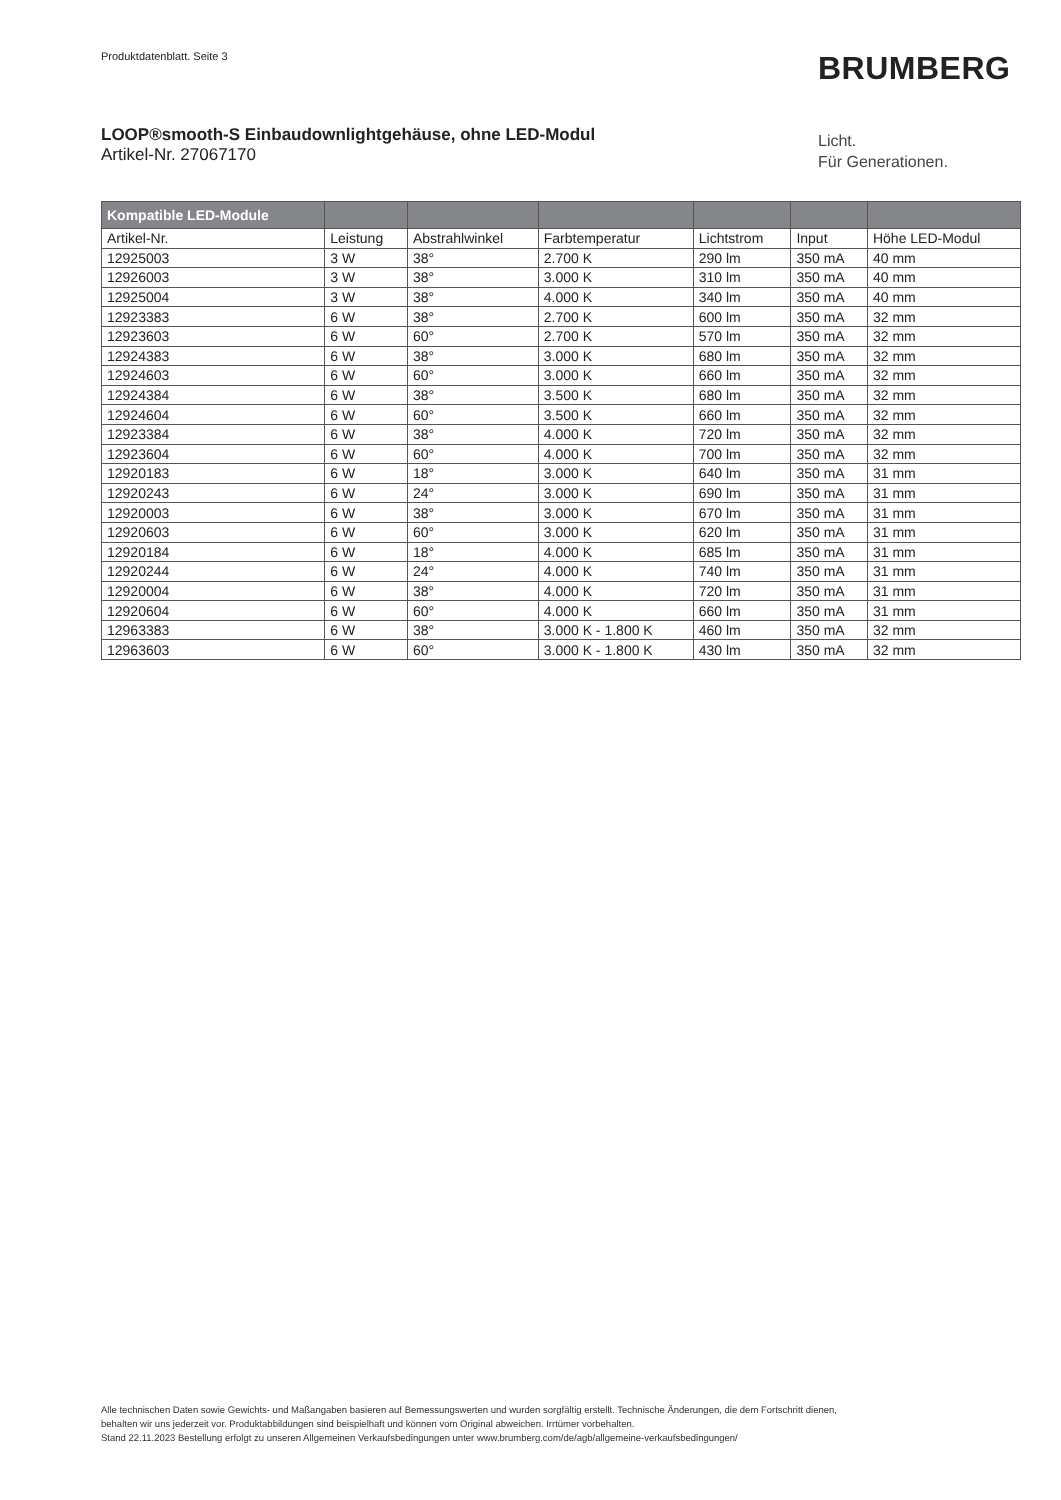Produktdatenblatt. Seite 3 BRUMBERG
LOOP®smooth-S Einbaudownlightgehäuse, ohne LED-Modul
Artikel-Nr. 27067170
Licht.
Für Generationen.
| Kompatible LED-Module | | | | | | |
| --- | --- | --- | --- | --- | --- | --- |
| Artikel-Nr. | Leistung | Abstrahlwinkel | Farbtemperatur | Lichtstrom | Input | Höhe LED-Modul |
| 12925003 | 3 W | 38° | 2.700 K | 290 lm | 350 mA | 40 mm |
| 12926003 | 3 W | 38° | 3.000 K | 310 lm | 350 mA | 40 mm |
| 12925004 | 3 W | 38° | 4.000 K | 340 lm | 350 mA | 40 mm |
| 12923383 | 6 W | 38° | 2.700 K | 600 lm | 350 mA | 32 mm |
| 12923603 | 6 W | 60° | 2.700 K | 570 lm | 350 mA | 32 mm |
| 12924383 | 6 W | 38° | 3.000 K | 680 lm | 350 mA | 32 mm |
| 12924603 | 6 W | 60° | 3.000 K | 660 lm | 350 mA | 32 mm |
| 12924384 | 6 W | 38° | 3.500 K | 680 lm | 350 mA | 32 mm |
| 12924604 | 6 W | 60° | 3.500 K | 660 lm | 350 mA | 32 mm |
| 12923384 | 6 W | 38° | 4.000 K | 720 lm | 350 mA | 32 mm |
| 12923604 | 6 W | 60° | 4.000 K | 700 lm | 350 mA | 32 mm |
| 12920183 | 6 W | 18° | 3.000 K | 640 lm | 350 mA | 31 mm |
| 12920243 | 6 W | 24° | 3.000 K | 690 lm | 350 mA | 31 mm |
| 12920003 | 6 W | 38° | 3.000 K | 670 lm | 350 mA | 31 mm |
| 12920603 | 6 W | 60° | 3.000 K | 620 lm | 350 mA | 31 mm |
| 12920184 | 6 W | 18° | 4.000 K | 685 lm | 350 mA | 31 mm |
| 12920244 | 6 W | 24° | 4.000 K | 740 lm | 350 mA | 31 mm |
| 12920004 | 6 W | 38° | 4.000 K | 720 lm | 350 mA | 31 mm |
| 12920604 | 6 W | 60° | 4.000 K | 660 lm | 350 mA | 31 mm |
| 12963383 | 6 W | 38° | 3.000 K - 1.800 K | 460 lm | 350 mA | 32 mm |
| 12963603 | 6 W | 60° | 3.000 K - 1.800 K | 430 lm | 350 mA | 32 mm |
Alle technischen Daten sowie Gewichts- und Maßangaben basieren auf Bemessungswerten und wurden sorgfältig erstellt. Technische Änderungen, die dem Fortschritt dienen,
behalten wir uns jederzeit vor. Produktabbildungen sind beispielhaft und können vom Original abweichen. Irrtümer vorbehalten.
Stand 22.11.2023 Bestellung erfolgt zu unseren Allgemeinen Verkaufsbedingungen unter www.brumberg.com/de/agb/allgemeine-verkaufsbedingungen/